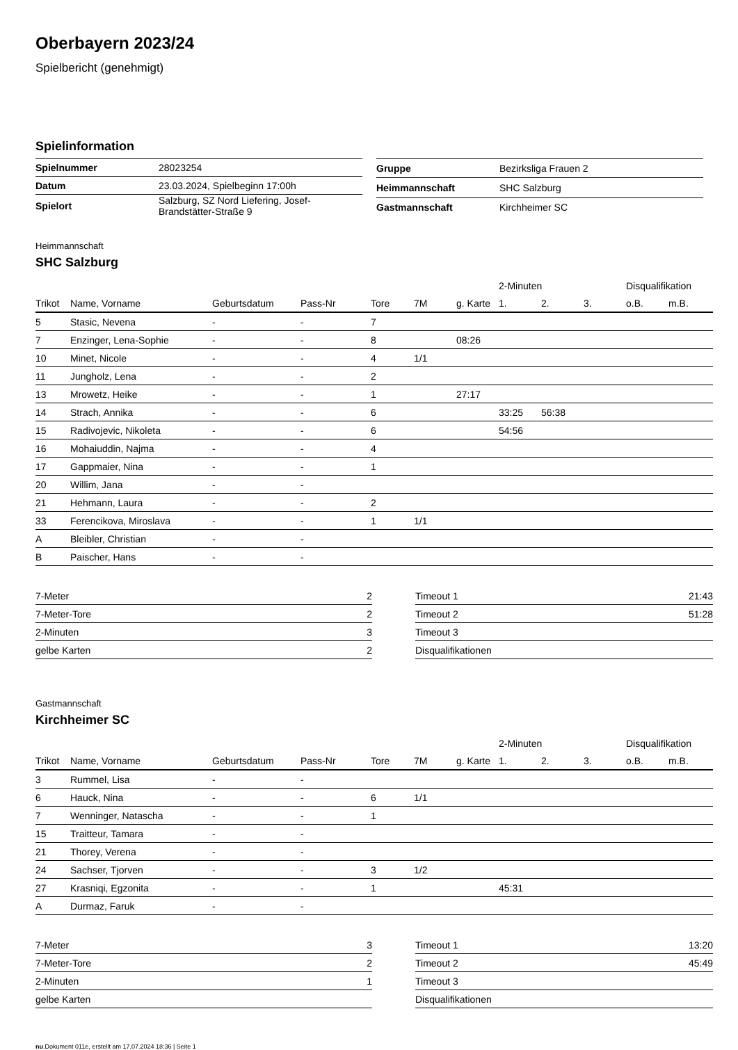Oberbayern 2023/24
Spielbericht (genehmigt)
Spielinformation
| Spielnummer | 28023254 |
| Datum | 23.03.2024, Spielbeginn 17:00h |
| Spielort | Salzburg, SZ Nord Liefering, Josef- Brandstätter-Straße 9 |
| Gruppe | Bezirksliga Frauen 2 |
| Heimmannschaft | SHC Salzburg |
| Gastmannschaft | Kirchheimer SC |
Heimmannschaft
SHC Salzburg
| | | | | | | | 2-Minuten | | | Disqualifikation | |
| --- | --- | --- | --- | --- | --- | --- | --- | --- | --- | --- | --- |
| Trikot | Name, Vorname | Geburtsdatum | Pass-Nr | Tore | 7M | g. Karte | 1. | 2. | 3. | o.B. | m.B. |
| 5 | Stasic, Nevena | - | - | 7 | | | | | | | |
| 7 | Enzinger, Lena-Sophie | - | - | 8 | | 08:26 | | | | | |
| 10 | Minet, Nicole | - | - | 4 | 1/1 | | | | | | |
| 11 | Jungholz, Lena | - | - | 2 | | | | | | | |
| 13 | Mrowetz, Heike | - | - | 1 | | 27:17 | | | | | |
| 14 | Strach, Annika | - | - | 6 | | | 33:25 | 56:38 | | | |
| 15 | Radivojevic, Nikoleta | - | - | 6 | | | 54:56 | | | | |
| 16 | Mohaiuddin, Najma | - | - | 4 | | | | | | | |
| 17 | Gappmaier, Nina | - | - | 1 | | | | | | | |
| 20 | Willim, Jana | - | - | | | | | | | | |
| 21 | Hehmann, Laura | - | - | 2 | | | | | | | |
| 33 | Ferencikova, Miroslava | - | - | 1 | 1/1 | | | | | | |
| A | Bleibler, Christian | - | - | | | | | | | | |
| B | Paischer, Hans | - | - | | | | | | | | |
| 7-Meter | 2 |
| 7-Meter-Tore | 2 |
| 2-Minuten | 3 |
| gelbe Karten | 2 |
| Timeout 1 | 21:43 |
| Timeout 2 | 51:28 |
| Timeout 3 | |
| Disqualifikationen | |
Gastmannschaft
Kirchheimer SC
| | | | | | | | 2-Minuten | | | Disqualifikation | |
| --- | --- | --- | --- | --- | --- | --- | --- | --- | --- | --- | --- |
| Trikot | Name, Vorname | Geburtsdatum | Pass-Nr | Tore | 7M | g. Karte | 1. | 2. | 3. | o.B. | m.B. |
| 3 | Rummel, Lisa | - | - | | | | | | | | |
| 6 | Hauck, Nina | - | - | 6 | 1/1 | | | | | | |
| 7 | Wenninger, Natascha | - | - | 1 | | | | | | | |
| 15 | Traitteur, Tamara | - | - | | | | | | | | |
| 21 | Thorey, Verena | - | - | | | | | | | | |
| 24 | Sachser, Tjorven | - | - | 3 | 1/2 | | | | | | |
| 27 | Krasniqi, Egzonita | - | - | 1 | | | 45:31 | | | | |
| A | Durmaz, Faruk | - | - | | | | | | | | |
| 7-Meter | 3 |
| 7-Meter-Tore | 2 |
| 2-Minuten | 1 |
| gelbe Karten | |
| Timeout 1 | 13:20 |
| Timeout 2 | 45:49 |
| Timeout 3 | |
| Disqualifikationen | |
nu.Dokument 011e, erstellt am 17.07.2024 18:36 | Seite 1